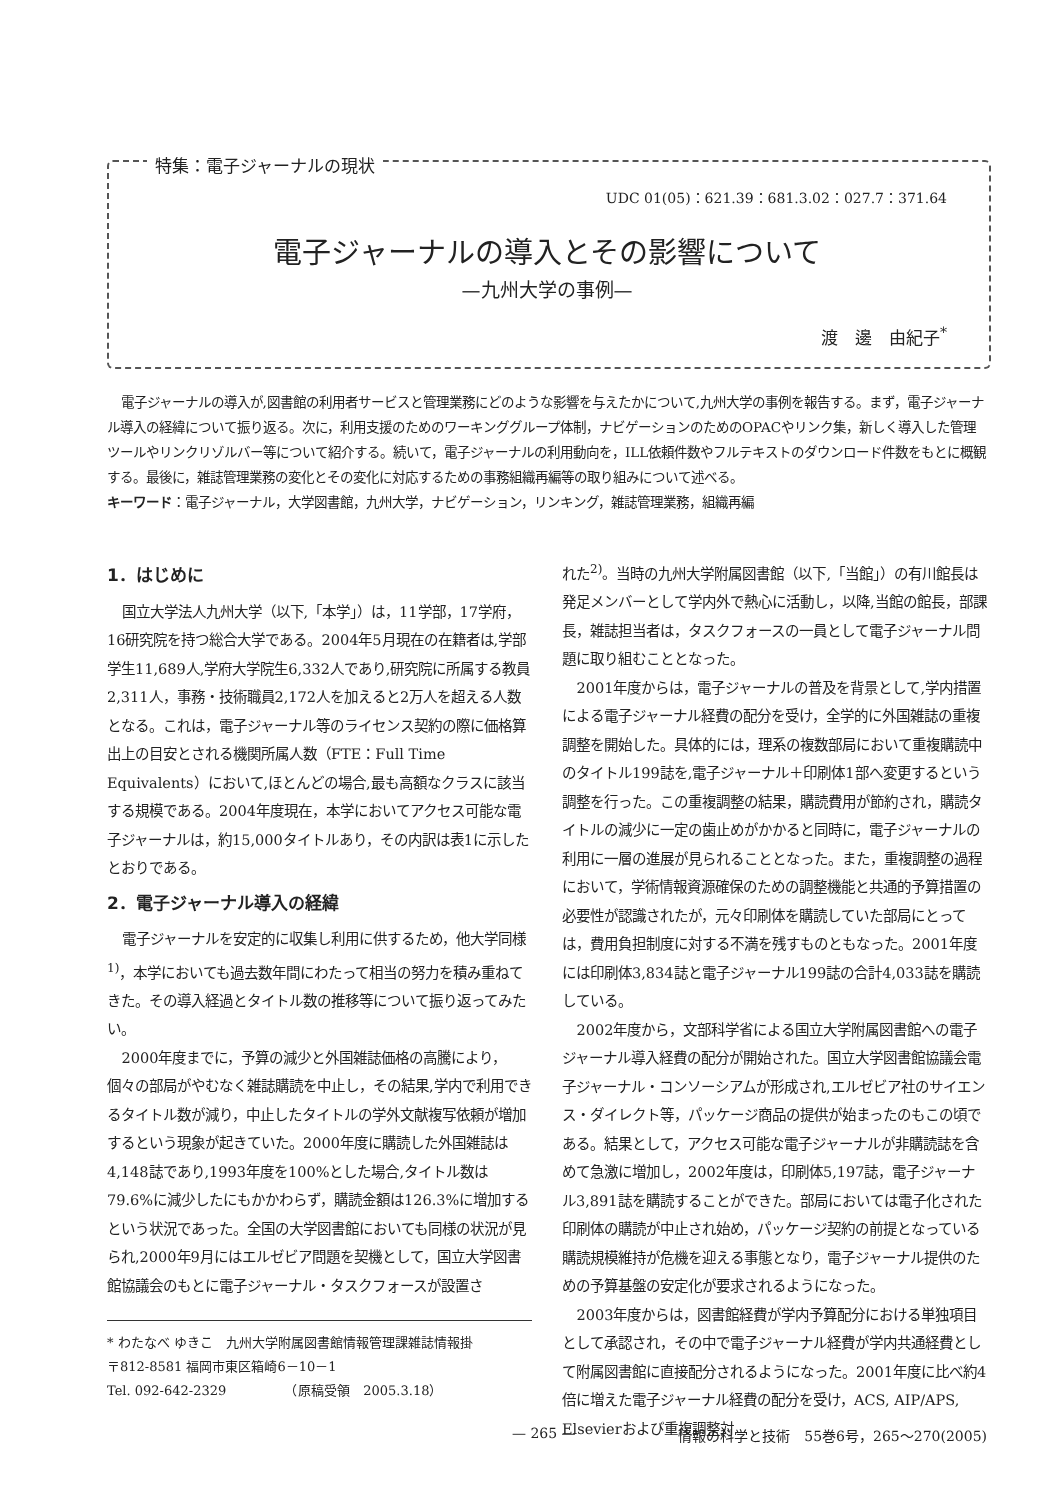特集：電子ジャーナルの現状
UDC 01(05)：621.39：681.3.02：027.7：371.64
電子ジャーナルの導入とその影響について
—九州大学の事例—
渡　邊　由紀子<sup>*</sup>
電子ジャーナルの導入が,図書館の利用者サービスと管理業務にどのような影響を与えたかについて,九州大学の事例を報告する。まず，電子ジャーナル導入の経緯について振り返る。次に，利用支援のためのワーキンググループ体制，ナビゲーションのためのOPACやリンク集，新しく導入した管理ツールやリンクリゾルバー等について紹介する。続いて，電子ジャーナルの利用動向を，ILL依頼件数やフルテキストのダウンロード件数をもとに概観する。最後に，雑誌管理業務の変化とその変化に対応するための事務組織再編等の取り組みについて述べる。
キーワード：電子ジャーナル，大学図書館，九州大学，ナビゲーション，リンキング，雑誌管理業務，組織再編
1．はじめに
国立大学法人九州大学（以下,「本学」）は，11学部，17学府，16研究院を持つ総合大学である。2004年5月現在の在籍者は,学部学生11,689人,学府大学院生6,332人であり,研究院に所属する教員2,311人，事務・技術職員2,172人を加えると2万人を超える人数となる。これは，電子ジャーナル等のライセンス契約の際に価格算出上の目安とされる機関所属人数（FTE：Full Time Equivalents）において,ほとんどの場合,最も高額なクラスに該当する規模である。2004年度現在，本学においてアクセス可能な電子ジャーナルは，約15,000タイトルあり，その内訳は表1に示したとおりである。
2．電子ジャーナル導入の経緯
電子ジャーナルを安定的に収集し利用に供するため，他大学同様<sup>1)</sup>，本学においても過去数年間にわたって相当の努力を積み重ねてきた。その導入経過とタイトル数の推移等について振り返ってみたい。
2000年度までに，予算の減少と外国雑誌価格の高騰により，個々の部局がやむなく雑誌購読を中止し，その結果,学内で利用できるタイトル数が減り，中止したタイトルの学外文献複写依頼が増加するという現象が起きていた。2000年度に購読した外国雑誌は4,148誌であり,1993年度を100%とした場合,タイトル数は79.6%に減少したにもかかわらず，購読金額は126.3%に増加するという状況であった。全国の大学図書館においても同様の状況が見られ,2000年9月にはエルゼビア問題を契機として，国立大学図書館協議会のもとに電子ジャーナル・タスクフォースが設置さ
* わたなべ ゆきこ　九州大学附属図書館情報管理課雑誌情報掛
〒812-8581 福岡市東区箱崎6－10－1
Tel. 092-642-2329　　　　　（原稿受領　2005.3.18）
れた<sup>2)</sup>。当時の九州大学附属図書館（以下,「当館」）の有川館長は発足メンバーとして学内外で熱心に活動し，以降,当館の館長，部課長，雑誌担当者は，タスクフォースの一員として電子ジャーナル問題に取り組むこととなった。
2001年度からは，電子ジャーナルの普及を背景として,学内措置による電子ジャーナル経費の配分を受け，全学的に外国雑誌の重複調整を開始した。具体的には，理系の複数部局において重複購読中のタイトル199誌を,電子ジャーナル＋印刷体1部へ変更するという調整を行った。この重複調整の結果，購読費用が節約され，購読タイトルの減少に一定の歯止めがかかると同時に，電子ジャーナルの利用に一層の進展が見られることとなった。また，重複調整の過程において，学術情報資源確保のための調整機能と共通的予算措置の必要性が認識されたが，元々印刷体を購読していた部局にとっては，費用負担制度に対する不満を残すものともなった。2001年度には印刷体3,834誌と電子ジャーナル199誌の合計4,033誌を購読している。
2002年度から，文部科学省による国立大学附属図書館への電子ジャーナル導入経費の配分が開始された。国立大学図書館協議会電子ジャーナル・コンソーシアムが形成され,エルゼビア社のサイエンス・ダイレクト等，パッケージ商品の提供が始まったのもこの頃である。結果として，アクセス可能な電子ジャーナルが非購読誌を含めて急激に増加し，2002年度は，印刷体5,197誌，電子ジャーナル3,891誌を購読することができた。部局においては電子化された印刷体の購読が中止され始め，パッケージ契約の前提となっている購読規模維持が危機を迎える事態となり，電子ジャーナル提供のための予算基盤の安定化が要求されるようになった。
2003年度からは，図書館経費が学内予算配分における単独項目として承認され，その中で電子ジャーナル経費が学内共通経費として附属図書館に直接配分されるようになった。2001年度に比べ約4倍に増えた電子ジャーナル経費の配分を受け，ACS, AIP/APS, Elsevierおよび重複調整対
— 265 — 情報の科学と技術　55巻6号，265～270(2005)